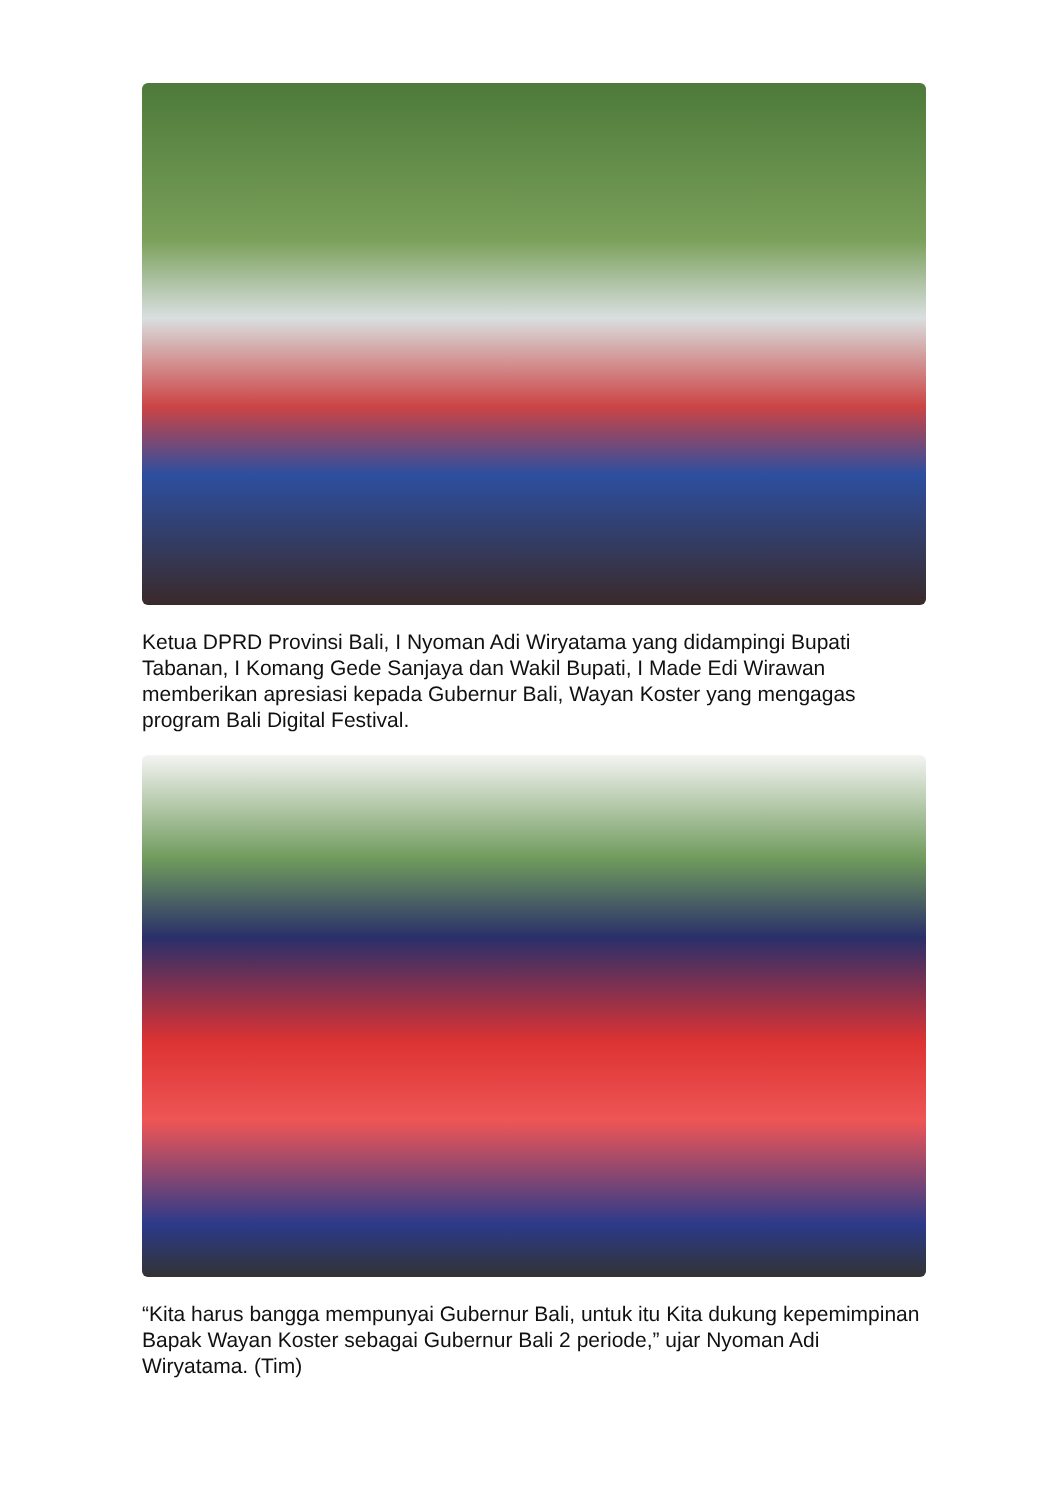Ketua DPRD Provinsi Bali, I Nyoman Adi Wiryatama yang didampingi Bupati Tabanan, I Komang Gede Sanjaya dan Wakil Bupati, I Made Edi Wirawan memberikan apresiasi kepada Gubernur Bali, Wayan Koster yang mengagas program Bali Digital Festival.
“Kita harus bangga mempunyai Gubernur Bali, untuk itu Kita dukung kepemimpinan Bapak Wayan Koster sebagai Gubernur Bali 2 periode,” ujar Nyoman Adi Wiryatama. (Tim)